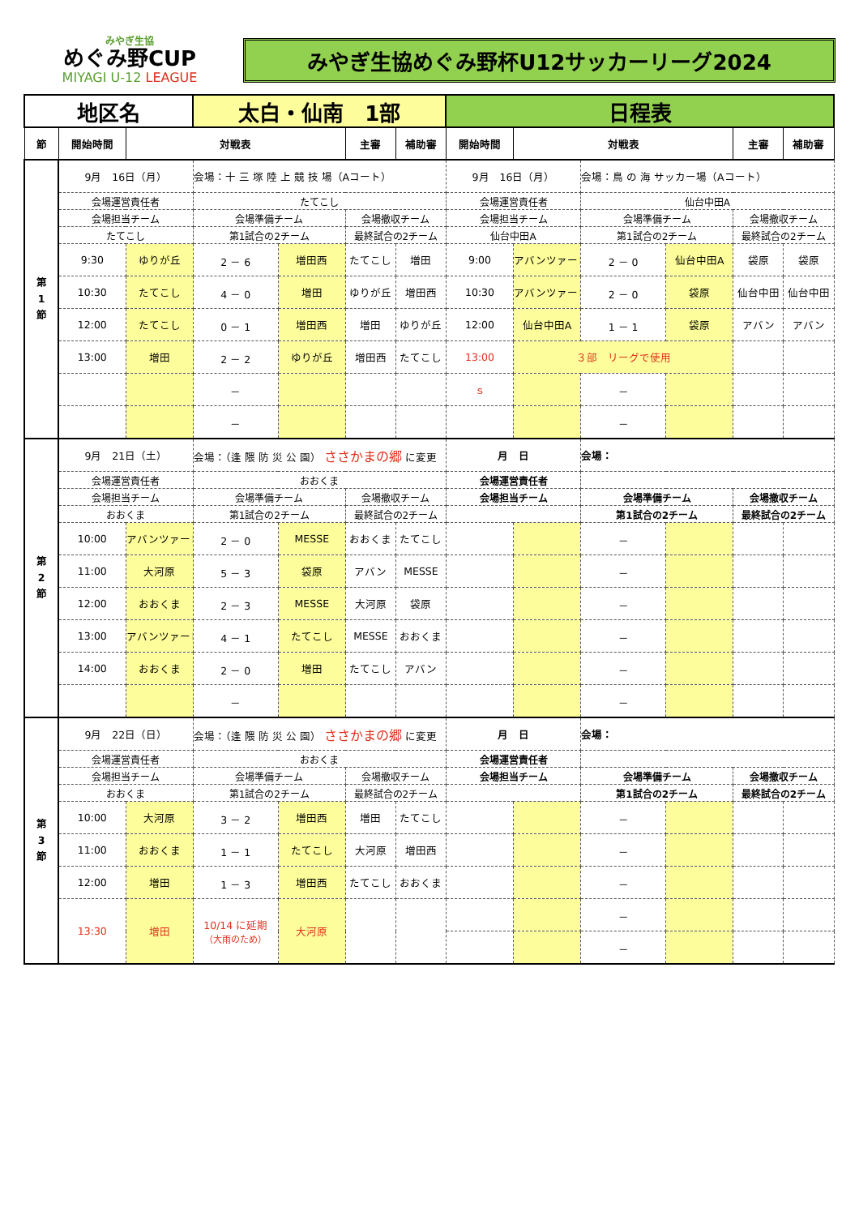みやぎ生協
めぐみ野CUP
MIYAGI U-12 LEAGUE
みやぎ生協めぐみ野杯U12サッカーリーグ2024
| 地区名 | | | 太白・仙南 1部 | | | | 日程表 | | | | | |
| 節 | 開始時間 | 対戦表 | | | 主審 | 補助審 | 開始時間 | 対戦表 | | | 主審 | 補助審 |
| 第 1 節 | 9月 16日（月） | | 会場：十 三 塚 陸 上 競 技 場（Aコート） | | | | 9月 16日（月） | | 会場：鳥 の 海 サッカー場（Aコート） | | | |
| | 会場運営責任者 | | たてこし | | | | 会場運営責任者 | | 仙台中田A | | | |
| | 会場担当チーム | | 会場準備チーム | | 会場撤収チーム | | 会場担当チーム | | 会場準備チーム | | 会場撤収チーム | |
| | たてこし | | 第1試合の2チーム | | 最終試合の2チーム | | 仙台中田A | | 第1試合の2チーム | | 最終試合の2チーム | |
| | 9:30 | ゆりが丘 | 2 － 6 | 増田西 | たてこし | 増田 | 9:00 | アバンツァーレ | 2 － 0 | 仙台中田A | 袋原 | 袋原 |
| | 10:30 | たてこし | 4 － 0 | 増田 | ゆりが丘 | 増田西 | 10:30 | アバンツァーレ | 2 － 0 | 袋原 | 仙台中田 | 仙台中田 |
| | 12:00 | たてこし | 0 － 1 | 増田西 | 増田 | ゆりが丘 | 12:00 | 仙台中田A | 1 － 1 | 袋原 | アバン | アバン |
| | 13:00 | 増田 | 2 － 2 | ゆりが丘 | 増田西 | たてこし | 13:00 | ３部 リーグで使用 | | | | |
| | | | － | | | | ｓ | | － | | | |
| | | | － | | | | | | － | | | |
| 第 2 節 | 9月 21日（土） | | 会場：（逢 隈 防 災 公 園） ささかまの郷 に変更 | | | | 月 日 | | 会場： | | | |
| | 会場運営責任者 | | おおくま | | | | 会場運営責任者 | | | | | |
| | 会場担当チーム | | 会場準備チーム | | 会場撤収チーム | | 会場担当チーム | | 会場準備チーム | | 会場撤収チーム | |
| | おおくま | | 第1試合の2チーム | | 最終試合の2チーム | | | | 第1試合の2チーム | | 最終試合の2チーム | |
| | 10:00 | アバンツァーレ | 2 － 0 | MESSE | おおくま | たてこし | | | － | | | |
| | 11:00 | 大河原 | 5 － 3 | 袋原 | アバン | MESSE | | | － | | | |
| | 12:00 | おおくま | 2 － 3 | MESSE | 大河原 | 袋原 | | | － | | | |
| | 13:00 | アバンツァーレ | 4 － 1 | たてこし | MESSE | おおくま | | | － | | | |
| | 14:00 | おおくま | 2 － 0 | 増田 | たてこし | アバン | | | － | | | |
| | | | － | | | | | | － | | | |
| 第 3 節 | 9月 22日（日） | | 会場：（逢 隈 防 災 公 園） ささかまの郷 に変更 | | | | 月 日 | | 会場： | | | |
| | 会場運営責任者 | | おおくま | | | | 会場運営責任者 | | | | | |
| | 会場担当チーム | | 会場準備チーム | | 会場撤収チーム | | 会場担当チーム | | 会場準備チーム | | 会場撤収チーム | |
| | おおくま | | 第1試合の2チーム | | 最終試合の2チーム | | | | 第1試合の2チーム | | 最終試合の2チーム | |
| | 10:00 | 大河原 | 3 － 2 | 増田西 | 増田 | たてこし | | | － | | | |
| | 11:00 | おおくま | 1 － 1 | たてこし | 大河原 | 増田西 | | | － | | | |
| | 12:00 | 増田 | 1 － 3 | 増田西 | たてこし | おおくま | | | － | | | |
| | 13:30 | 増田 | 10/14 に延期 （大雨のため） | 大河原 | | | | | － | | | |
| | | | | | | | | | － | | | |